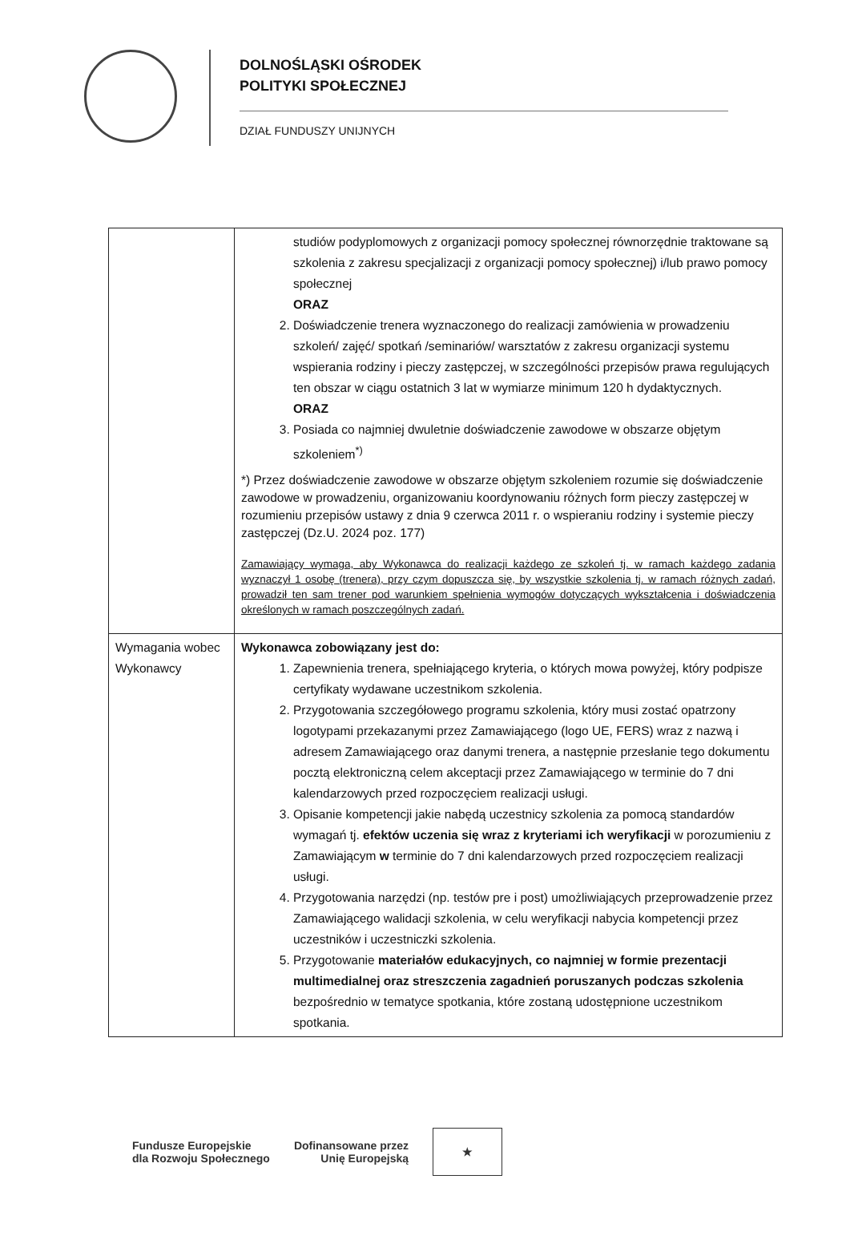DOLNOŚLĄSKI OŚRODEK
POLITYKI SPOŁECZNEJ
DZIAŁ FUNDUSZY UNIJNYCH
| | studiów podyplomowych z organizacji pomocy społecznej równorzędnie traktowane są szkolenia z zakresu specjalizacji z organizacji pomocy społecznej) i/lub prawo pomocy społecznej ORAZ 2. Doświadczenie trenera wyznaczonego do realizacji zamówienia w prowadzeniu szkoleń/ zajęć/ spotkań /seminariów/ warsztatów z zakresu organizacji systemu wspierania rodziny i pieczy zastępczej, w szczególności przepisów prawa regulujących ten obszar w ciągu ostatnich 3 lat w wymiarze minimum 120 h dydaktycznych. ORAZ 3. Posiada co najmniej dwuletnie doświadczenie zawodowe w obszarze objętym szkoleniem<sup>*)</sup> *) Przez doświadczenie zawodowe w obszarze objętym szkoleniem rozumie się doświadczenie zawodowe w prowadzeniu, organizowaniu koordynowaniu różnych form pieczy zastępczej w rozumieniu przepisów ustawy z dnia 9 czerwca 2011 r. o wspieraniu rodziny i systemie pieczy zastępczej (Dz.U. 2024 poz. 177) Zamawiający wymaga, aby Wykonawca do realizacji każdego ze szkoleń tj. w ramach każdego zadania wyznaczył 1 osobę (trenera), przy czym dopuszcza się, by wszystkie szkolenia tj. w ramach różnych zadań, prowadził ten sam trener pod warunkiem spełnienia wymogów dotyczących wykształcenia i doświadczenia określonych w ramach poszczególnych zadań. |
| Wymagania wobec Wykonawcy | Wykonawca zobowiązany jest do: 1. Zapewnienia trenera, spełniającego kryteria, o których mowa powyżej, który podpisze certyfikaty wydawane uczestnikom szkolenia. 2. Przygotowania szczegółowego programu szkolenia, który musi zostać opatrzony logotypami przekazanymi przez Zamawiającego (logo UE, FERS) wraz z nazwą i adresem Zamawiającego oraz danymi trenera, a następnie przesłanie tego dokumentu pocztą elektroniczną celem akceptacji przez Zamawiającego w terminie do 7 dni kalendarzowych przed rozpoczęciem realizacji usługi. 3. Opisanie kompetencji jakie nabędą uczestnicy szkolenia za pomocą standardów wymagań tj. efektów uczenia się wraz z kryteriami ich weryfikacji w porozumieniu z Zamawiającym w terminie do 7 dni kalendarzowych przed rozpoczęciem realizacji usługi. 4. Przygotowania narzędzi (np. testów pre i post) umożliwiających przeprowadzenie przez Zamawiającego walidacji szkolenia, w celu weryfikacji nabycia kompetencji przez uczestników i uczestniczki szkolenia. 5. Przygotowanie materiałów edukacyjnych, co najmniej w formie prezentacji multimedialnej oraz streszczenia zagadnień poruszanych podczas szkolenia bezpośrednio w tematyce spotkania, które zostaną udostępnione uczestnikom spotkania. |
Fundusze Europejskie
dla Rozwoju Społecznego
Dofinansowane przez
Unię Europejską
★